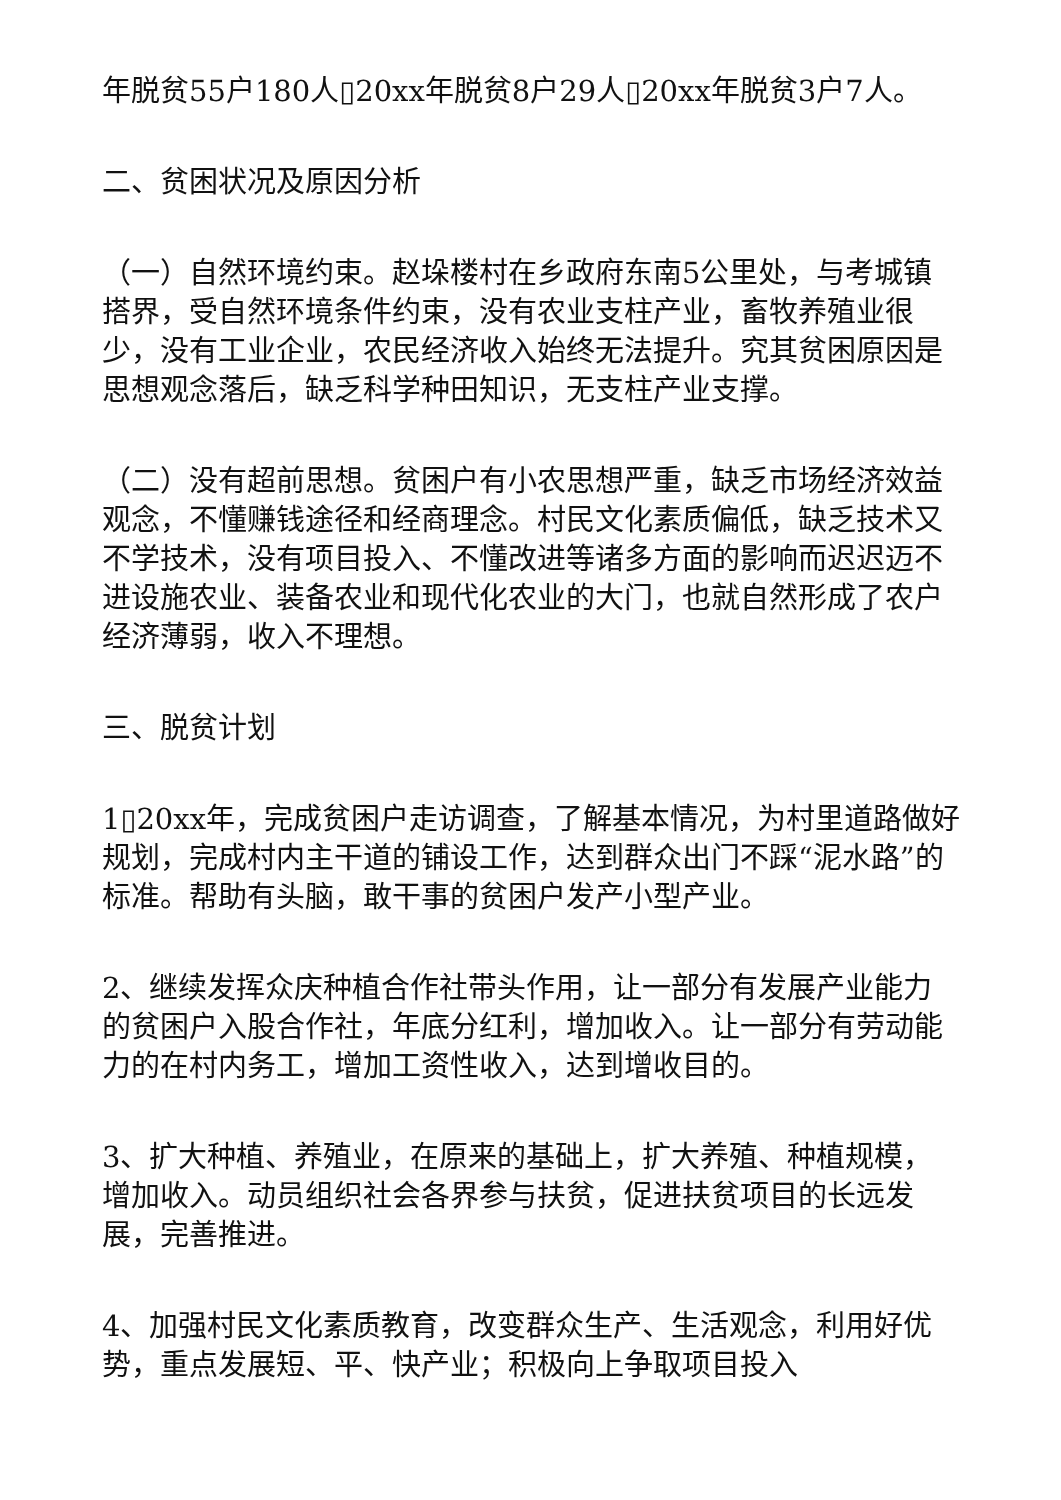年脱贫55户180人▯20xx年脱贫8户29人▯20xx年脱贫3户7人。
二、贫困状况及原因分析
（一）自然环境约束。赵垛楼村在乡政府东南5公里处，与考城镇搭界，受自然环境条件约束，没有农业支柱产业，畜牧养殖业很少，没有工业企业，农民经济收入始终无法提升。究其贫困原因是思想观念落后，缺乏科学种田知识，无支柱产业支撑。
（二）没有超前思想。贫困户有小农思想严重，缺乏市场经济效益观念，不懂赚钱途径和经商理念。村民文化素质偏低，缺乏技术又不学技术，没有项目投入、不懂改进等诸多方面的影响而迟迟迈不进设施农业、装备农业和现代化农业的大门，也就自然形成了农户经济薄弱，收入不理想。
三、脱贫计划
1▯20xx年，完成贫困户走访调查，了解基本情况，为村里道路做好规划，完成村内主干道的铺设工作，达到群众出门不踩“泥水路”的标准。帮助有头脑，敢干事的贫困户发产小型产业。
2、继续发挥众庆种植合作社带头作用，让一部分有发展产业能力的贫困户入股合作社，年底分红利，增加收入。让一部分有劳动能力的在村内务工，增加工资性收入，达到增收目的。
3、扩大种植、养殖业，在原来的基础上，扩大养殖、种植规模，增加收入。动员组织社会各界参与扶贫，促进扶贫项目的长远发展，完善推进。
4、加强村民文化素质教育，改变群众生产、生活观念，利用好优势，重点发展短、平、快产业；积极向上争取项目投入